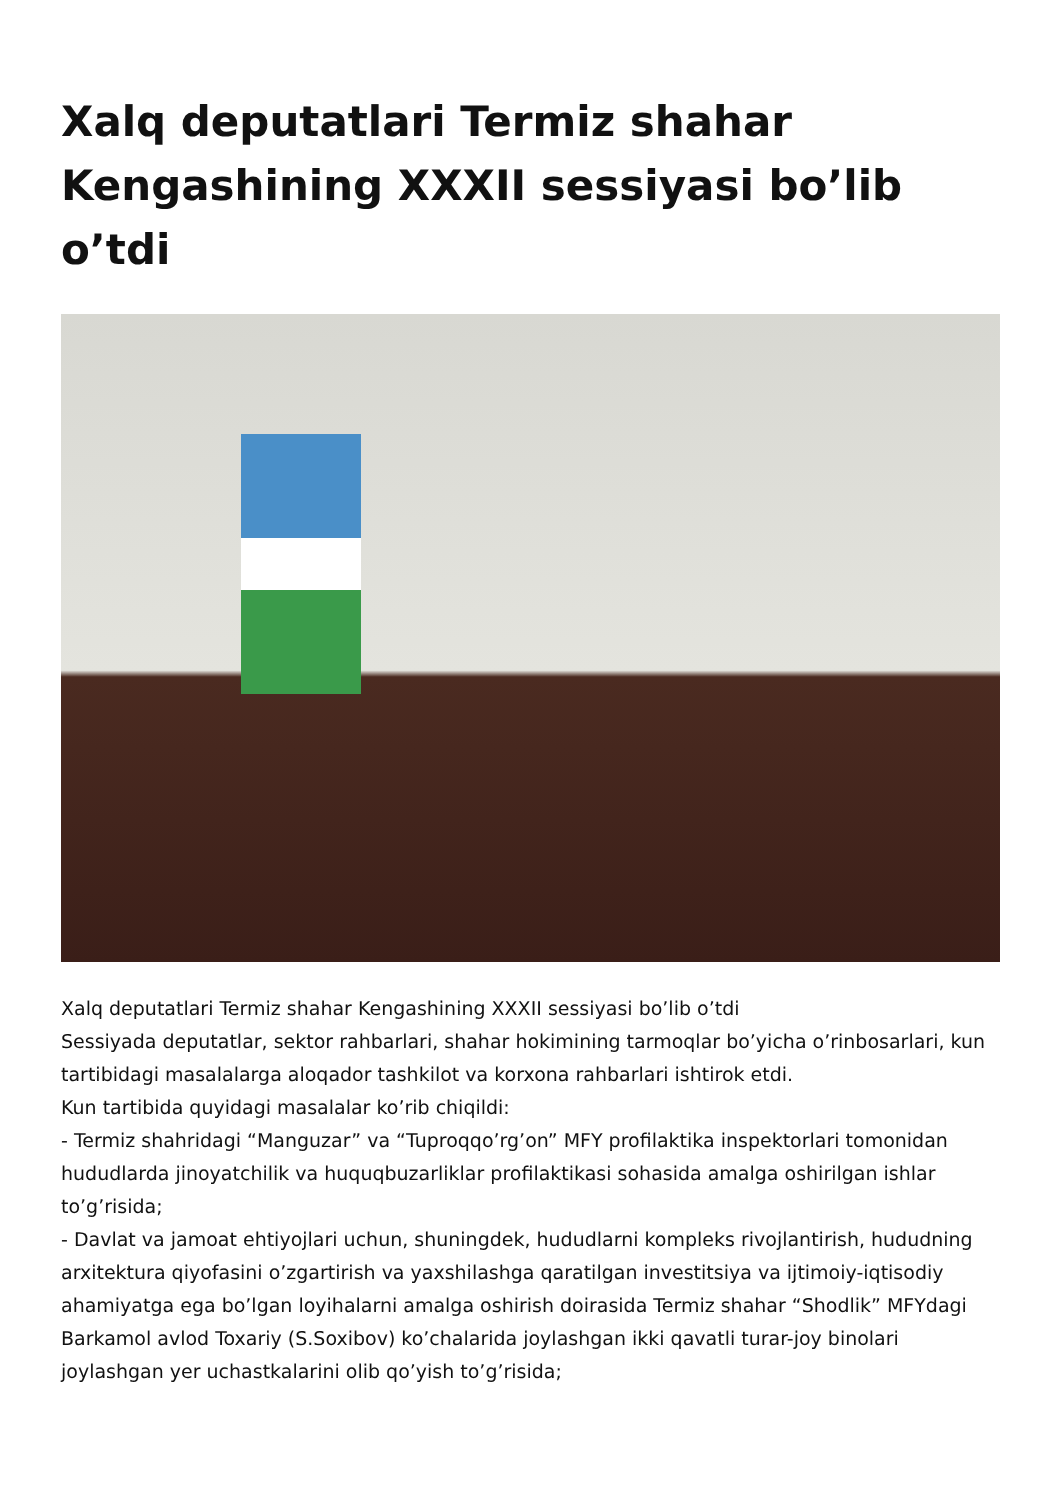Xalq deputatlari Termiz shahar Kengashining XXXII sessiyasi bo’lib o’tdi
Xalq deputatlari Termiz shahar Kengashining XXXII sessiyasi bo’lib o’tdi
Sessiyada deputatlar, sektor rahbarlari, shahar hokimining tarmoqlar bo’yicha o’rinbosarlari, kun tartibidagi masalalarga aloqador tashkilot va korxona rahbarlari ishtirok etdi.
Kun tartibida quyidagi masalalar ko’rib chiqildi:
- Termiz shahridagi “Manguzar” va “Tuproqqo’rg’on” MFY profilaktika inspektorlari tomonidan hududlarda jinoyatchilik va huquqbuzarliklar profilaktikasi sohasida amalga oshirilgan ishlar to’g’risida;
- Davlat va jamoat ehtiyojlari uchun, shuningdek, hududlarni kompleks rivojlantirish, hududning arxitektura qiyofasini o’zgartirish va yaxshilashga qaratilgan investitsiya va ijtimoiy-iqtisodiy ahamiyatga ega bo’lgan loyihalarni amalga oshirish doirasida Termiz shahar “Shodlik” MFYdagi Barkamol avlod Toxariy (S.Soxibov) ko’chalarida joylashgan ikki qavatli turar-joy binolari joylashgan yer uchastkalarini olib qo’yish to’g’risida;